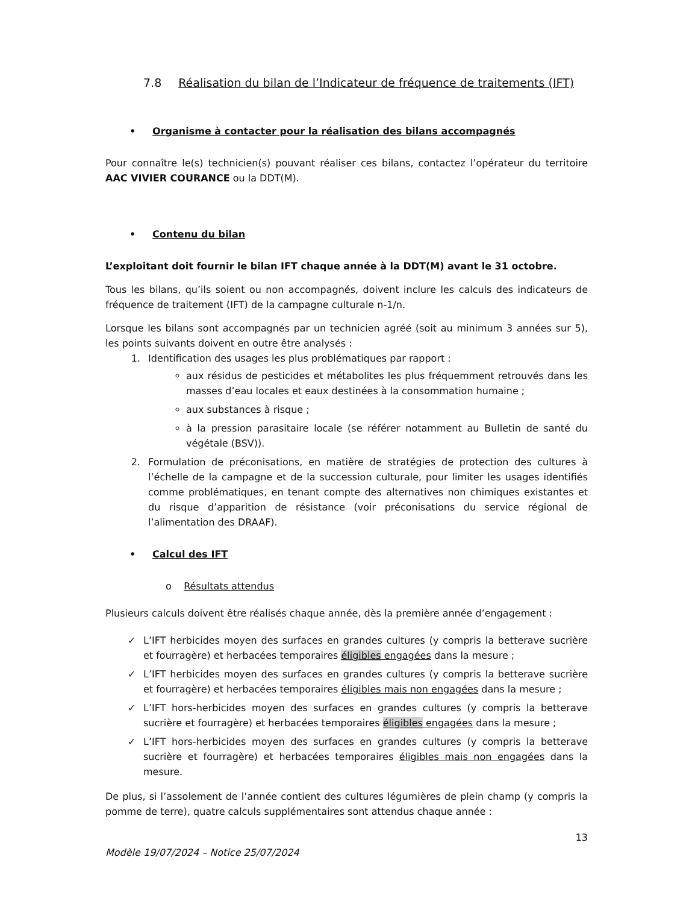7.8 Réalisation du bilan de l’Indicateur de fréquence de traitements (IFT)
• Organisme à contacter pour la réalisation des bilans accompagnés
Pour connaître le(s) technicien(s) pouvant réaliser ces bilans, contactez l’opérateur du territoire AAC VIVIER COURANCE ou la DDT(M).
• Contenu du bilan
L’exploitant doit fournir le bilan IFT chaque année à la DDT(M) avant le 31 octobre.
Tous les bilans, qu’ils soient ou non accompagnés, doivent inclure les calculs des indicateurs de fréquence de traitement (IFT) de la campagne culturale n-1/n.
Lorsque les bilans sont accompagnés par un technicien agréé (soit au minimum 3 années sur 5), les points suivants doivent en outre être analysés :
1. Identification des usages les plus problématiques par rapport :
aux résidus de pesticides et métabolites les plus fréquemment retrouvés dans les masses d’eau locales et eaux destinées à la consommation humaine ;
aux substances à risque ;
à la pression parasitaire locale (se référer notamment au Bulletin de santé du végétale (BSV)).
2. Formulation de préconisations, en matière de stratégies de protection des cultures à l’échelle de la campagne et de la succession culturale, pour limiter les usages identifiés comme problématiques, en tenant compte des alternatives non chimiques existantes et du risque d’apparition de résistance (voir préconisations du service régional de l’alimentation des DRAAF).
• Calcul des IFT
o Résultats attendus
Plusieurs calculs doivent être réalisés chaque année, dès la première année d’engagement :
✓ L’IFT herbicides moyen des surfaces en grandes cultures (y compris la betterave sucrière et fourragère) et herbacées temporaires éligibles engagées dans la mesure ;
✓ L’IFT herbicides moyen des surfaces en grandes cultures (y compris la betterave sucrière et fourragère) et herbacées temporaires éligibles mais non engagées dans la mesure ;
✓ L’IFT hors-herbicides moyen des surfaces en grandes cultures (y compris la betterave sucrière et fourragère) et herbacées temporaires éligibles engagées dans la mesure ;
✓ L’IFT hors-herbicides moyen des surfaces en grandes cultures (y compris la betterave sucrière et fourragère) et herbacées temporaires éligibles mais non engagées dans la mesure.
De plus, si l’assolement de l’année contient des cultures légumières de plein champ (y compris la pomme de terre), quatre calculs supplémentaires sont attendus chaque année :
13
Modèle 19/07/2024 – Notice 25/07/2024